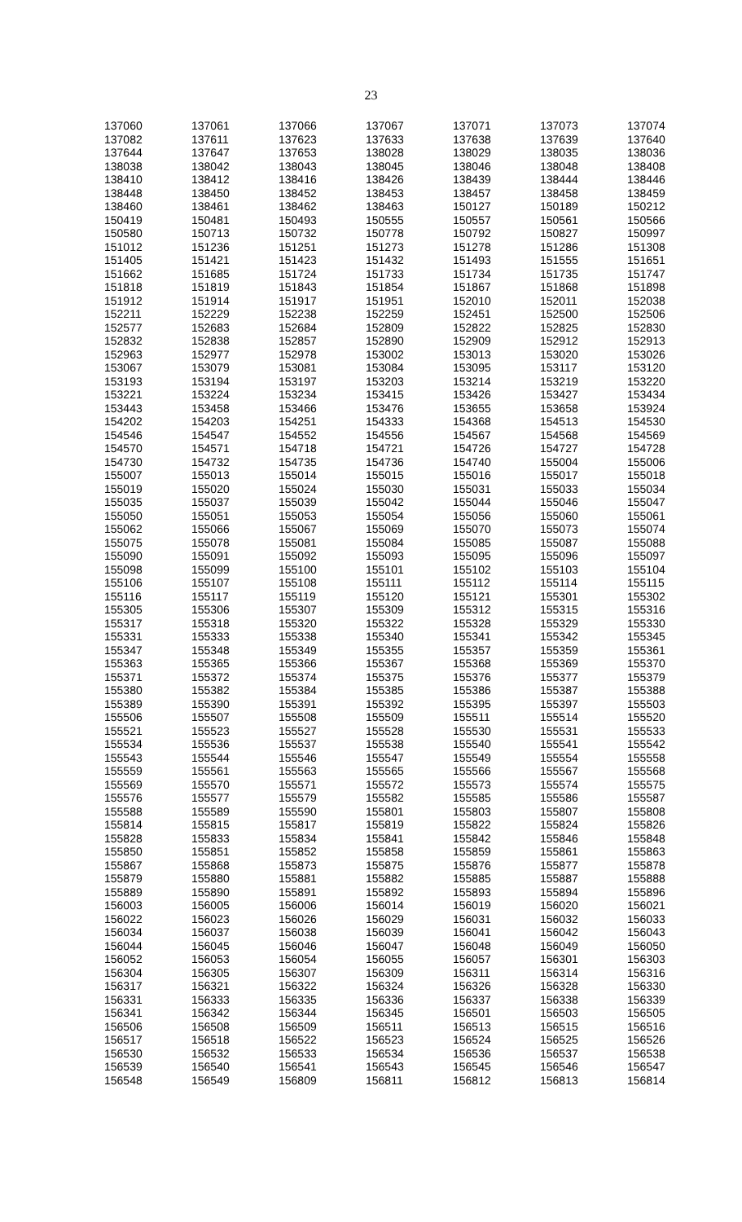23
| 137060 | 137061 | 137066 | 137067 | 137071 | 137073 | 137074 |
| 137082 | 137611 | 137623 | 137633 | 137638 | 137639 | 137640 |
| 137644 | 137647 | 137653 | 138028 | 138029 | 138035 | 138036 |
| 138038 | 138042 | 138043 | 138045 | 138046 | 138048 | 138408 |
| 138410 | 138412 | 138416 | 138426 | 138439 | 138444 | 138446 |
| 138448 | 138450 | 138452 | 138453 | 138457 | 138458 | 138459 |
| 138460 | 138461 | 138462 | 138463 | 150127 | 150189 | 150212 |
| 150419 | 150481 | 150493 | 150555 | 150557 | 150561 | 150566 |
| 150580 | 150713 | 150732 | 150778 | 150792 | 150827 | 150997 |
| 151012 | 151236 | 151251 | 151273 | 151278 | 151286 | 151308 |
| 151405 | 151421 | 151423 | 151432 | 151493 | 151555 | 151651 |
| 151662 | 151685 | 151724 | 151733 | 151734 | 151735 | 151747 |
| 151818 | 151819 | 151843 | 151854 | 151867 | 151868 | 151898 |
| 151912 | 151914 | 151917 | 151951 | 152010 | 152011 | 152038 |
| 152211 | 152229 | 152238 | 152259 | 152451 | 152500 | 152506 |
| 152577 | 152683 | 152684 | 152809 | 152822 | 152825 | 152830 |
| 152832 | 152838 | 152857 | 152890 | 152909 | 152912 | 152913 |
| 152963 | 152977 | 152978 | 153002 | 153013 | 153020 | 153026 |
| 153067 | 153079 | 153081 | 153084 | 153095 | 153117 | 153120 |
| 153193 | 153194 | 153197 | 153203 | 153214 | 153219 | 153220 |
| 153221 | 153224 | 153234 | 153415 | 153426 | 153427 | 153434 |
| 153443 | 153458 | 153466 | 153476 | 153655 | 153658 | 153924 |
| 154202 | 154203 | 154251 | 154333 | 154368 | 154513 | 154530 |
| 154546 | 154547 | 154552 | 154556 | 154567 | 154568 | 154569 |
| 154570 | 154571 | 154718 | 154721 | 154726 | 154727 | 154728 |
| 154730 | 154732 | 154735 | 154736 | 154740 | 155004 | 155006 |
| 155007 | 155013 | 155014 | 155015 | 155016 | 155017 | 155018 |
| 155019 | 155020 | 155024 | 155030 | 155031 | 155033 | 155034 |
| 155035 | 155037 | 155039 | 155042 | 155044 | 155046 | 155047 |
| 155050 | 155051 | 155053 | 155054 | 155056 | 155060 | 155061 |
| 155062 | 155066 | 155067 | 155069 | 155070 | 155073 | 155074 |
| 155075 | 155078 | 155081 | 155084 | 155085 | 155087 | 155088 |
| 155090 | 155091 | 155092 | 155093 | 155095 | 155096 | 155097 |
| 155098 | 155099 | 155100 | 155101 | 155102 | 155103 | 155104 |
| 155106 | 155107 | 155108 | 155111 | 155112 | 155114 | 155115 |
| 155116 | 155117 | 155119 | 155120 | 155121 | 155301 | 155302 |
| 155305 | 155306 | 155307 | 155309 | 155312 | 155315 | 155316 |
| 155317 | 155318 | 155320 | 155322 | 155328 | 155329 | 155330 |
| 155331 | 155333 | 155338 | 155340 | 155341 | 155342 | 155345 |
| 155347 | 155348 | 155349 | 155355 | 155357 | 155359 | 155361 |
| 155363 | 155365 | 155366 | 155367 | 155368 | 155369 | 155370 |
| 155371 | 155372 | 155374 | 155375 | 155376 | 155377 | 155379 |
| 155380 | 155382 | 155384 | 155385 | 155386 | 155387 | 155388 |
| 155389 | 155390 | 155391 | 155392 | 155395 | 155397 | 155503 |
| 155506 | 155507 | 155508 | 155509 | 155511 | 155514 | 155520 |
| 155521 | 155523 | 155527 | 155528 | 155530 | 155531 | 155533 |
| 155534 | 155536 | 155537 | 155538 | 155540 | 155541 | 155542 |
| 155543 | 155544 | 155546 | 155547 | 155549 | 155554 | 155558 |
| 155559 | 155561 | 155563 | 155565 | 155566 | 155567 | 155568 |
| 155569 | 155570 | 155571 | 155572 | 155573 | 155574 | 155575 |
| 155576 | 155577 | 155579 | 155582 | 155585 | 155586 | 155587 |
| 155588 | 155589 | 155590 | 155801 | 155803 | 155807 | 155808 |
| 155814 | 155815 | 155817 | 155819 | 155822 | 155824 | 155826 |
| 155828 | 155833 | 155834 | 155841 | 155842 | 155846 | 155848 |
| 155850 | 155851 | 155852 | 155858 | 155859 | 155861 | 155863 |
| 155867 | 155868 | 155873 | 155875 | 155876 | 155877 | 155878 |
| 155879 | 155880 | 155881 | 155882 | 155885 | 155887 | 155888 |
| 155889 | 155890 | 155891 | 155892 | 155893 | 155894 | 155896 |
| 156003 | 156005 | 156006 | 156014 | 156019 | 156020 | 156021 |
| 156022 | 156023 | 156026 | 156029 | 156031 | 156032 | 156033 |
| 156034 | 156037 | 156038 | 156039 | 156041 | 156042 | 156043 |
| 156044 | 156045 | 156046 | 156047 | 156048 | 156049 | 156050 |
| 156052 | 156053 | 156054 | 156055 | 156057 | 156301 | 156303 |
| 156304 | 156305 | 156307 | 156309 | 156311 | 156314 | 156316 |
| 156317 | 156321 | 156322 | 156324 | 156326 | 156328 | 156330 |
| 156331 | 156333 | 156335 | 156336 | 156337 | 156338 | 156339 |
| 156341 | 156342 | 156344 | 156345 | 156501 | 156503 | 156505 |
| 156506 | 156508 | 156509 | 156511 | 156513 | 156515 | 156516 |
| 156517 | 156518 | 156522 | 156523 | 156524 | 156525 | 156526 |
| 156530 | 156532 | 156533 | 156534 | 156536 | 156537 | 156538 |
| 156539 | 156540 | 156541 | 156543 | 156545 | 156546 | 156547 |
| 156548 | 156549 | 156809 | 156811 | 156812 | 156813 | 156814 |